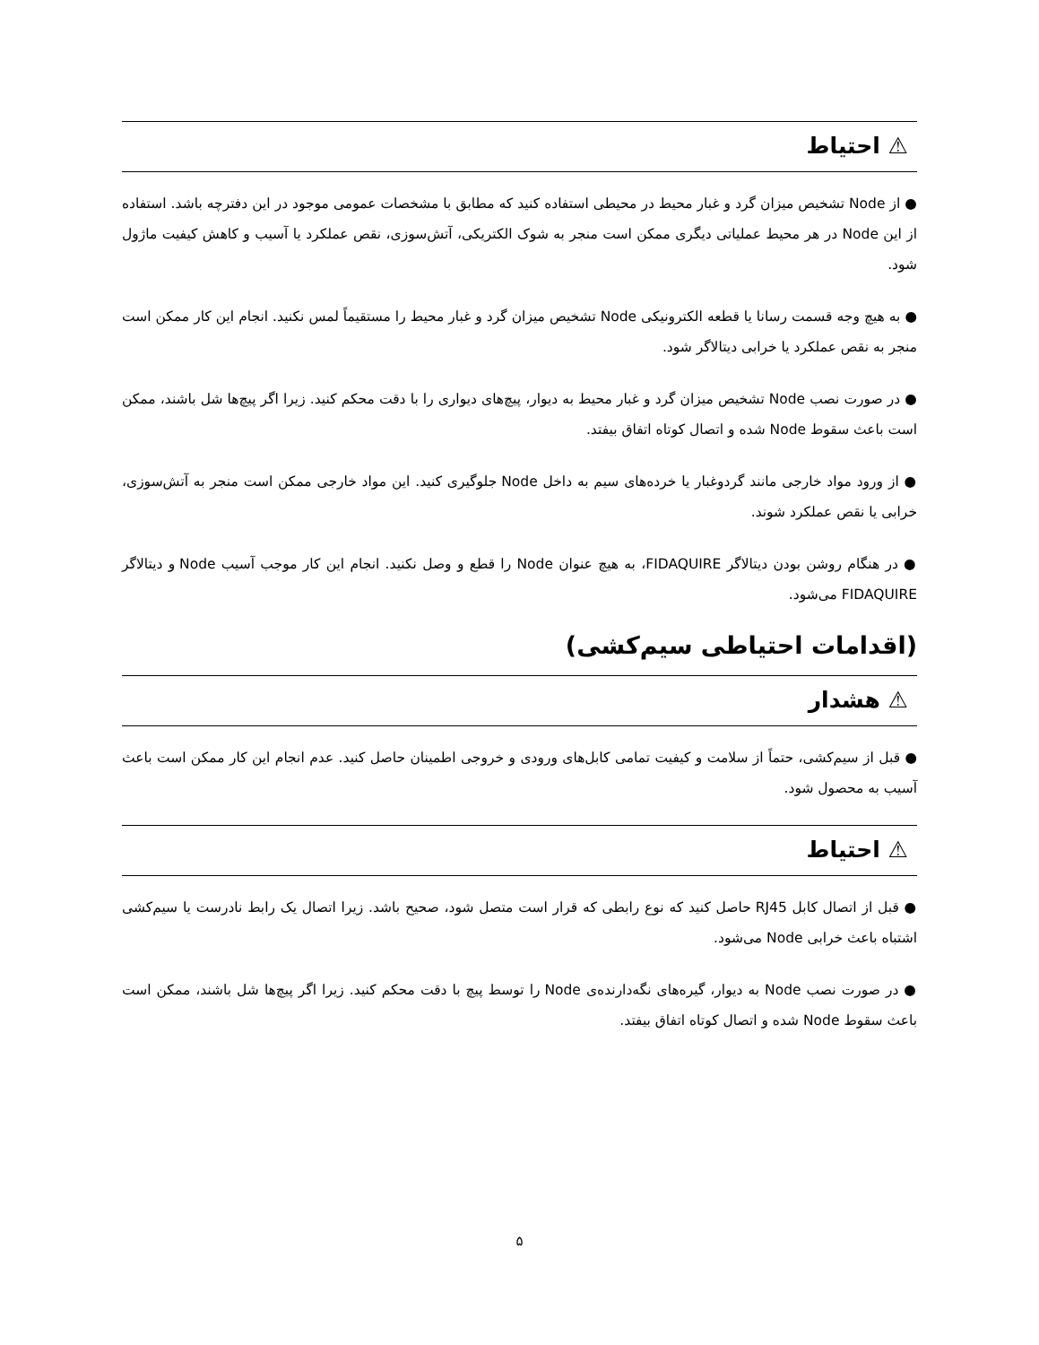⚠ احتیاط
● از Node تشخیص میزان گرد و غبار محیط در محیطی استفاده کنید که مطابق با مشخصات عمومی موجود در این دفترچه باشد. استفاده از این Node در هر محیط عملیاتی دیگری ممکن است منجر به شوک الکتریکی، آتش‌سوزی، نقص عملکرد یا آسیب و کاهش کیفیت ماژول شود.
● به هیچ وجه قسمت رسانا یا قطعه الکترونیکی Node تشخیص میزان گرد و غبار محیط را مستقیماً لمس نکنید. انجام این کار ممکن است منجر به نقص عملکرد یا خرابی دیتالاگر شود.
● در صورت نصب Node تشخیص میزان گرد و غبار محیط به دیوار، پیچ‌های دیواری را با دقت محکم کنید. زیرا اگر پیچ‌ها شل باشند، ممکن است باعث سقوط Node شده و اتصال کوتاه اتفاق بیفتد.
● از ورود مواد خارجی مانند گردوغبار یا خرده‌های سیم به داخل Node جلوگیری کنید. این مواد خارجی ممکن است منجر به آتش‌سوزی، خرابی یا نقص عملکرد شوند.
● در هنگام روشن بودن دیتالاگر FIDAQUIRE، به هیچ عنوان Node را قطع و وصل نکنید. انجام این کار موجب آسیب Node و دیتالاگر FIDAQUIRE می‌شود.
(اقدامات احتیاطی سیم‌کشی)
⚠ هشدار
● قبل از سیم‌کشی، حتماً از سلامت و کیفیت تمامی کابل‌های ورودی و خروجی اطمینان حاصل کنید. عدم انجام این کار ممکن است باعث آسیب به محصول شود.
⚠ احتیاط
● قبل از اتصال کابل RJ45 حاصل کنید که نوع رابطی که قرار است متصل شود، صحیح باشد. زیرا اتصال یک رابط نادرست یا سیم‌کشی اشتباه باعث خرابی Node می‌شود.
● در صورت نصب Node به دیوار، گیره‌های نگه‌دارنده‌ی Node را توسط پیچ با دقت محکم کنید. زیرا اگر پیچ‌ها شل باشند، ممکن است باعث سقوط Node شده و اتصال کوتاه اتفاق بیفتد.
۵